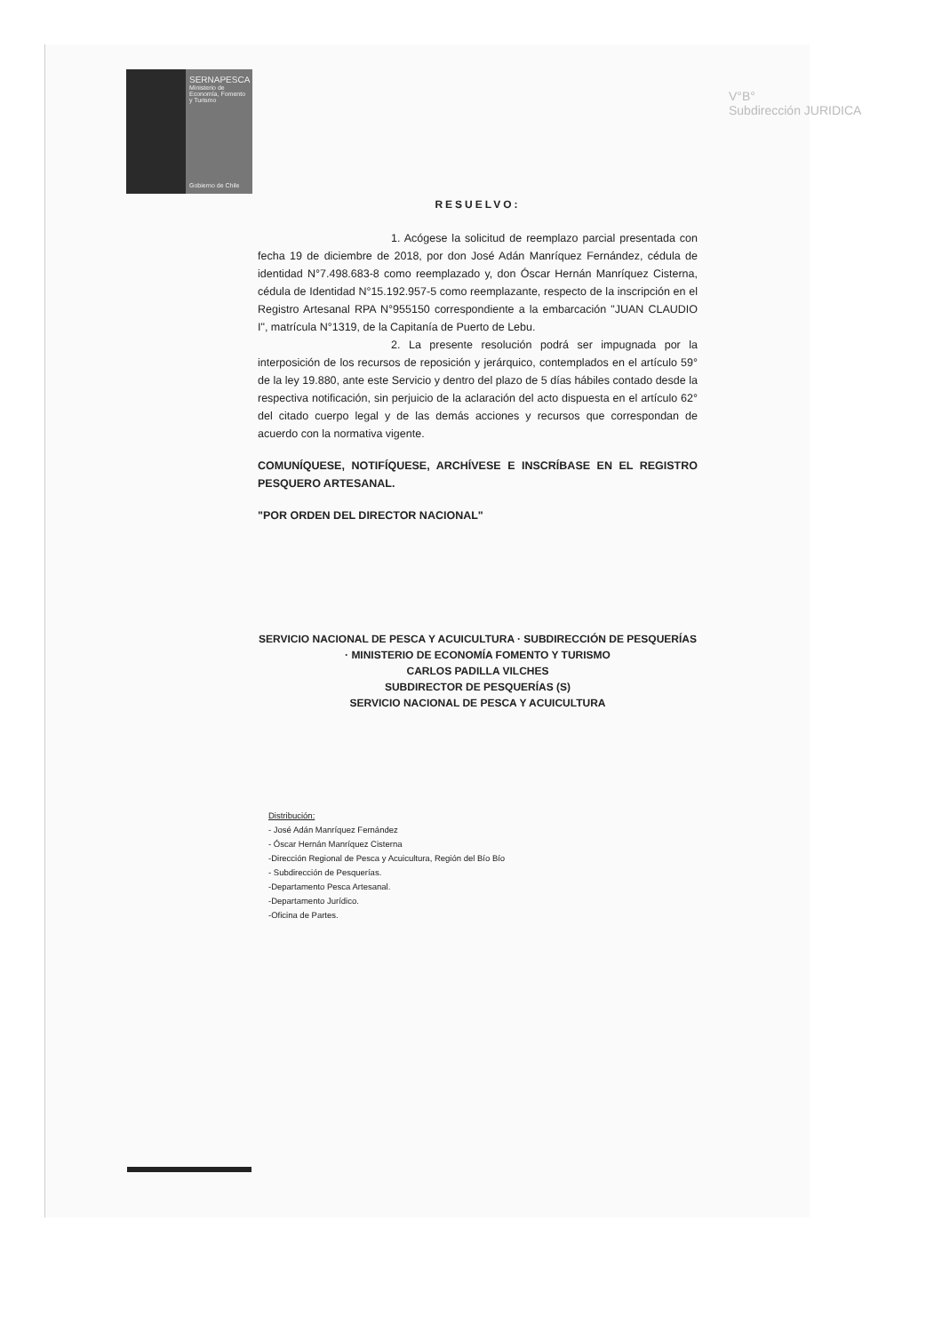SERNAPESCA
Ministerio de Economía, Fomento y Turismo
Gobierno de Chile
V°B°
Subdirección JURIDICA
RESUELVO:
1. Acógese la solicitud de reemplazo parcial presentada con fecha 19 de diciembre de 2018, por don José Adán Manríquez Fernández, cédula de identidad N°7.498.683-8 como reemplazado y, don Óscar Hernán Manríquez Cisterna, cédula de Identidad N°15.192.957-5 como reemplazante, respecto de la inscripción en el Registro Artesanal RPA N°955150 correspondiente a la embarcación "JUAN CLAUDIO I", matrícula N°1319, de la Capitanía de Puerto de Lebu.
2. La presente resolución podrá ser impugnada por la interposición de los recursos de reposición y jerárquico, contemplados en el artículo 59° de la ley 19.880, ante este Servicio y dentro del plazo de 5 días hábiles contado desde la respectiva notificación, sin perjuicio de la aclaración del acto dispuesta en el artículo 62° del citado cuerpo legal y de las demás acciones y recursos que correspondan de acuerdo con la normativa vigente.
COMUNÍQUESE, NOTIFÍQUESE, ARCHÍVESE E INSCRÍBASE EN EL REGISTRO PESQUERO ARTESANAL.
"POR ORDEN DEL DIRECTOR NACIONAL"
SERVICIO NACIONAL DE PESCA Y ACUICULTURA · SUBDIRECCIÓN DE PESQUERÍAS · MINISTERIO DE ECONOMÍA FOMENTO Y TURISMO
CARLOS PADILLA VILCHES
SUBDIRECTOR DE PESQUERÍAS (S)
SERVICIO NACIONAL DE PESCA Y ACUICULTURA
Distribución:
- José Adán Manríquez Fernández
- Óscar Hernán Manríquez Cisterna
-Dirección Regional de Pesca y Acuicultura, Región del Bío Bío
- Subdirección de Pesquerías.
-Departamento Pesca Artesanal.
-Departamento Jurídico.
-Oficina de Partes.